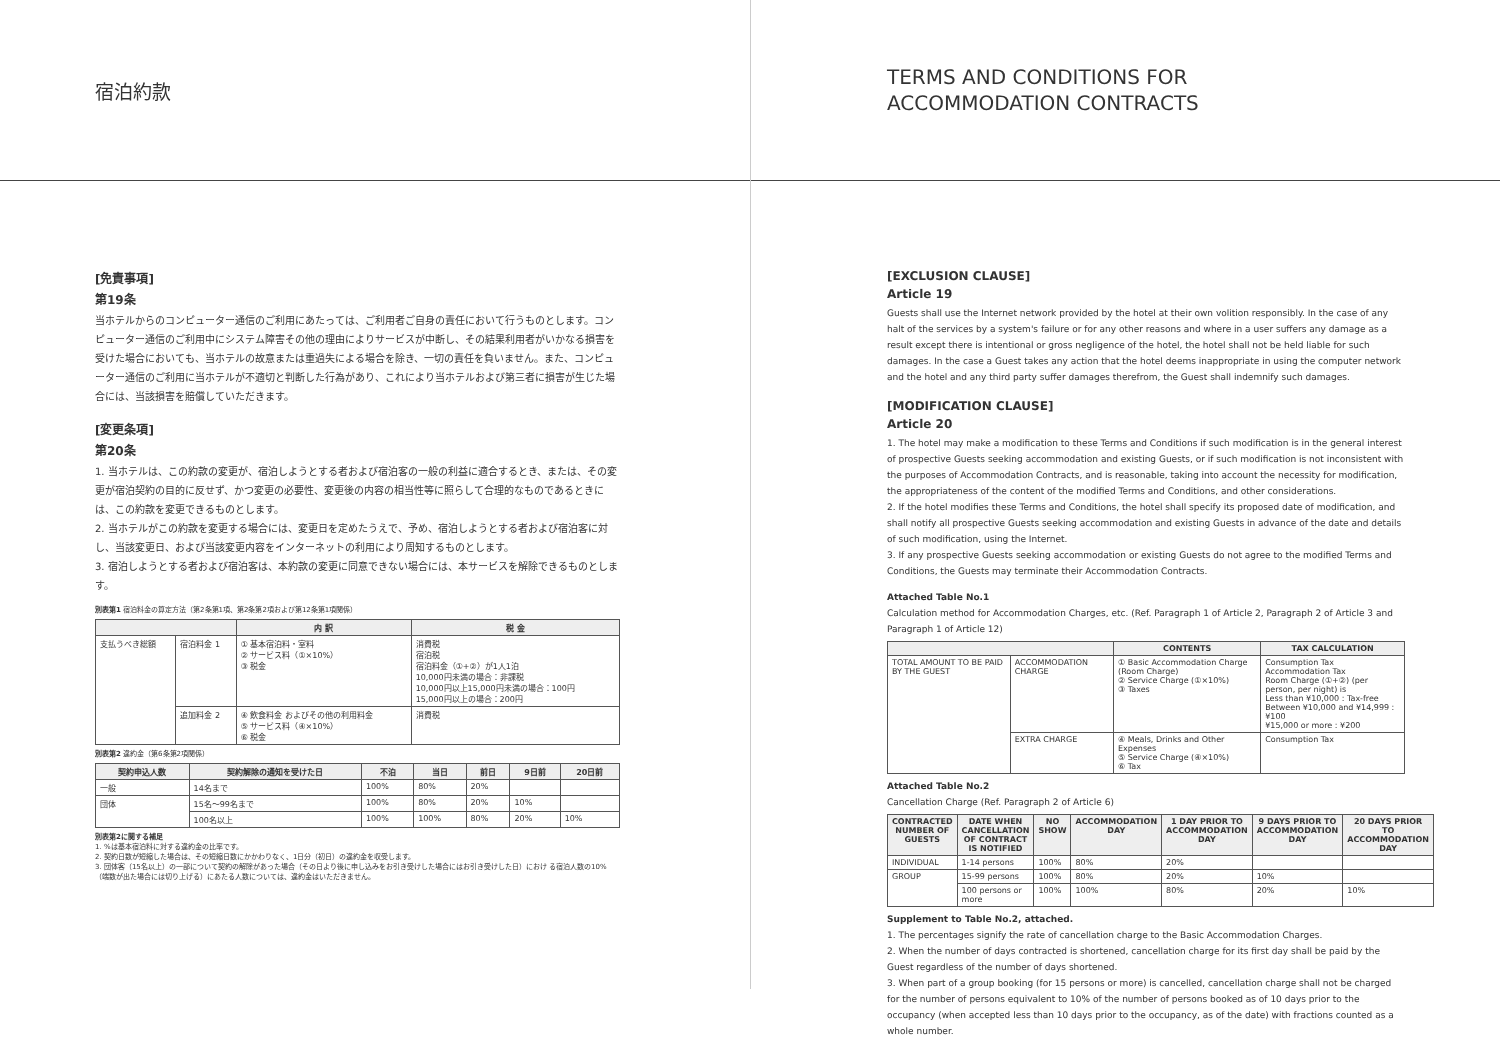宿泊約款
[免責事項]
第19条
当ホテルからのコンピューター通信のご利用にあたっては、ご利用者ご自身の責任において行うものとします。コンピューター通信のご利用中にシステム障害その他の理由によりサービスが中断し、その結果利用者がいかなる損害を受けた場合においても、当ホテルの故意または重過失による場合を除き、一切の責任を負いません。また、コンピューター通信のご利用に当ホテルが不適切と判断した行為があり、これにより当ホテルおよび第三者に損害が生じた場合には、当該損害を賠償していただきます。
[変更条項]
第20条
1. 当ホテルは、この約款の変更が、宿泊しようとする者および宿泊客の一般の利益に適合するとき、または、その変更が宿泊契約の目的に反せず、かつ変更の必要性、変更後の内容の相当性等に照らして合理的なものであるときには、この約款を変更できるものとします。
2. 当ホテルがこの約款を変更する場合には、変更日を定めたうえで、予め、宿泊しようとする者および宿泊客に対し、当該変更日、および当該変更内容をインターネットの利用により周知するものとします。
3. 宿泊しようとする者および宿泊客は、本約款の変更に同意できない場合には、本サービスを解除できるものとします。
別表第1 宿泊料金の算定方法（第2条第1項、第2条第2項および第12条第1項関係）
| | | 内 訳 | 税 金 |
| --- | --- | --- | --- |
| 支払うべき総額 | 宿泊料金 1 | ① 基本宿泊料・室料 ② サービス料（①×10%） ③ 税金 | 消費税 宿泊税 宿泊料金（①+②）が1人1泊 10,000円未満の場合：非課税 10,000円以上15,000円未満の場合：100円 15,000円以上の場合：200円 |
| | 追加料金 2 | ④ 飲食料金 およびその他の利用料金 ⑤ サービス料（④×10%） ⑥ 税金 | 消費税 |
別表第2 違約金（第6条第2項関係）
| 契約申込人数 | 契約解除の通知を受けた日 | 不泊 | 当日 | 前日 | 9日前 | 20日前 |
| --- | --- | --- | --- | --- | --- | --- |
| 一般 | 14名まで | 100% | 80% | 20% | | |
| 団体 | 15名～99名まで | 100% | 80% | 20% | 10% | |
| | 100名以上 | 100% | 100% | 80% | 20% | 10% |
別表第2に関する補足
1. %は基本宿泊料に対する違約金の比率です。
2. 契約日数が短縮した場合は、その短縮日数にかかわりなく、1日分（初日）の違約金を収受します。
3. 団体客（15名以上）の一部について契約の解除があった場合（その日より後に申し込みをお引き受けした場合にはお引き受けした日）におけ る宿泊人数の10%（端数が出た場合には切り上げる）にあたる人数については、違約金はいただきません。
TERMS AND CONDITIONS FOR
ACCOMMODATION CONTRACTS
[EXCLUSION CLAUSE]
Article 19
Guests shall use the Internet network provided by the hotel at their own volition responsibly. In the case of any halt of the services by a system's failure or for any other reasons and where in a user suffers any damage as a result except there is intentional or gross negligence of the hotel, the hotel shall not be held liable for such damages. In the case a Guest takes any action that the hotel deems inappropriate in using the computer network and the hotel and any third party suffer damages therefrom, the Guest shall indemnify such damages.
[MODIFICATION CLAUSE]
Article 20
1. The hotel may make a modification to these Terms and Conditions if such modification is in the general interest of prospective Guests seeking accommodation and existing Guests, or if such modification is not inconsistent with the purposes of Accommodation Contracts, and is reasonable, taking into account the necessity for modification, the appropriateness of the content of the modified Terms and Conditions, and other considerations.
2. If the hotel modifies these Terms and Conditions, the hotel shall specify its proposed date of modification, and shall notify all prospective Guests seeking accommodation and existing Guests in advance of the date and details of such modification, using the Internet.
3. If any prospective Guests seeking accommodation or existing Guests do not agree to the modified Terms and Conditions, the Guests may terminate their Accommodation Contracts.
Attached Table No.1
Calculation method for Accommodation Charges, etc. (Ref. Paragraph 1 of Article 2, Paragraph 2 of Article 3 and Paragraph 1 of Article 12)
| | | CONTENTS | TAX CALCULATION |
| --- | --- | --- | --- |
| TOTAL AMOUNT TO BE PAID BY THE GUEST | ACCOMMODATION CHARGE | ① Basic Accommodation Charge (Room Charge) ② Service Charge (①×10%) ③ Taxes | Consumption Tax Accommodation Tax Room Charge (①+②) (per person, per night) is Less than ¥10,000 : Tax-free Between ¥10,000 and ¥14,999 : ¥100 ¥15,000 or more : ¥200 |
| | EXTRA CHARGE | ④ Meals, Drinks and Other Expenses ⑤ Service Charge (④×10%) ⑥ Tax | Consumption Tax |
Attached Table No.2
Cancellation Charge (Ref. Paragraph 2 of Article 6)
| CONTRACTED NUMBER OF GUESTS | DATE WHEN CANCELLATION OF CONTRACT IS NOTIFIED | NO SHOW | ACCOMMODATION DAY | 1 DAY PRIOR TO ACCOMMODATION DAY | 9 DAYS PRIOR TO ACCOMMODATION DAY | 20 DAYS PRIOR TO ACCOMMODATION DAY |
| --- | --- | --- | --- | --- | --- | --- |
| INDIVIDUAL | 1-14 persons | 100% | 80% | 20% | | |
| GROUP | 15-99 persons | 100% | 80% | 20% | 10% | |
| | 100 persons or more | 100% | 100% | 80% | 20% | 10% |
Supplement to Table No.2, attached.
1. The percentages signify the rate of cancellation charge to the Basic Accommodation Charges.
2. When the number of days contracted is shortened, cancellation charge for its first day shall be paid by the Guest regardless of the number of days shortened.
3. When part of a group booking (for 15 persons or more) is cancelled, cancellation charge shall not be charged for the number of persons equivalent to 10% of the number of persons booked as of 10 days prior to the occupancy (when accepted less than 10 days prior to the occupancy, as of the date) with fractions counted as a whole number.